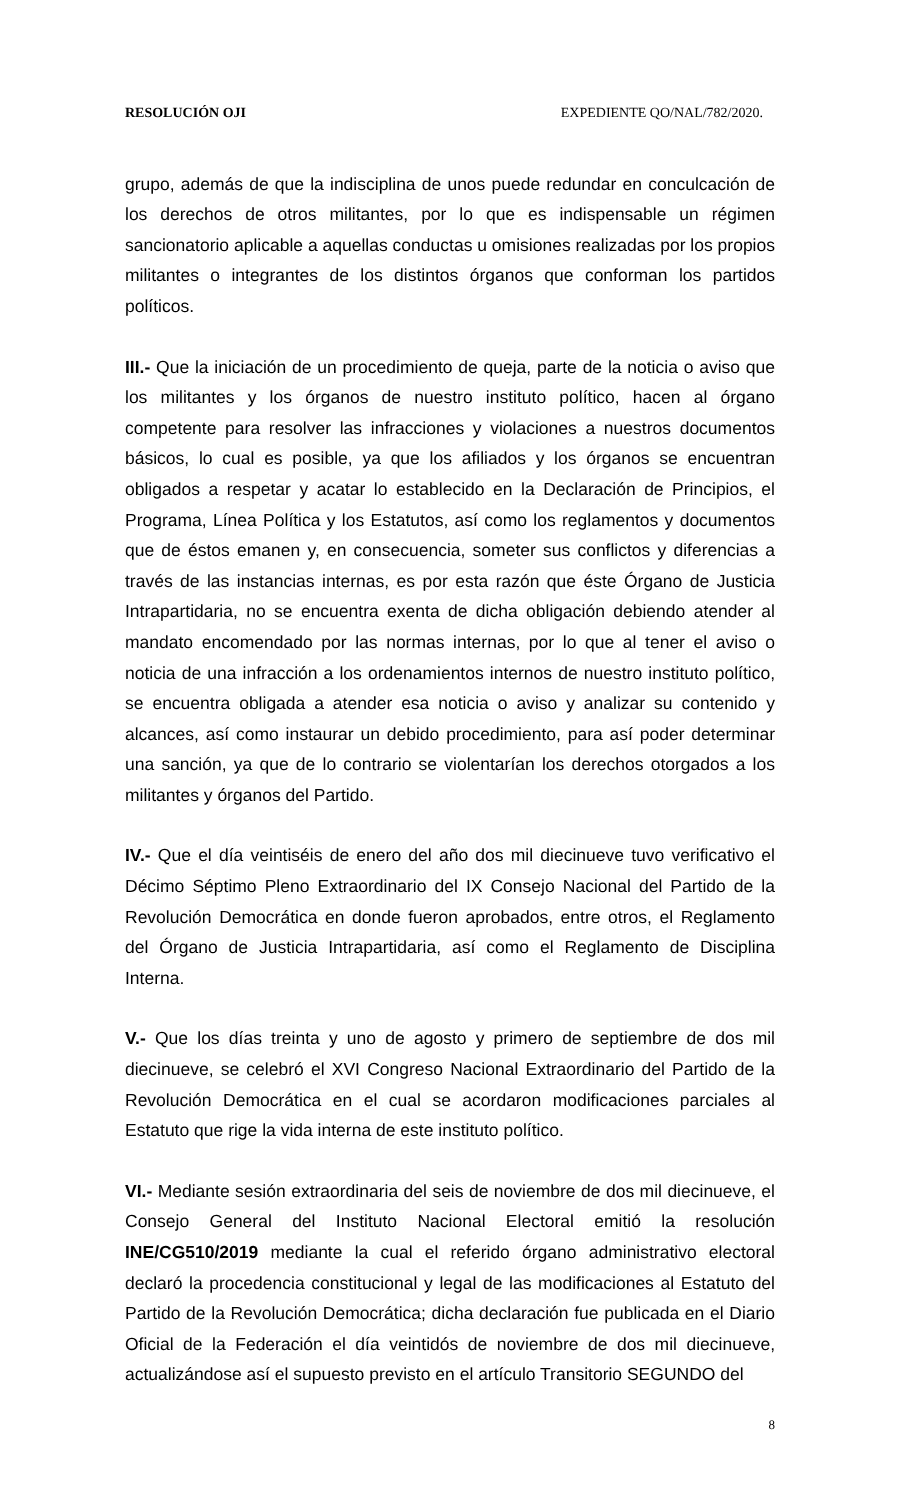RESOLUCIÓN OJI EXPEDIENTE QO/NAL/782/2020.
grupo, además de que la indisciplina de unos puede redundar en conculcación de los derechos de otros militantes, por lo que es indispensable un régimen sancionatorio aplicable a aquellas conductas u omisiones realizadas por los propios militantes o integrantes de los distintos órganos que conforman los partidos políticos.
III.- Que la iniciación de un procedimiento de queja, parte de la noticia o aviso que los militantes y los órganos de nuestro instituto político, hacen al órgano competente para resolver las infracciones y violaciones a nuestros documentos básicos, lo cual es posible, ya que los afiliados y los órganos se encuentran obligados a respetar y acatar lo establecido en la Declaración de Principios, el Programa, Línea Política y los Estatutos, así como los reglamentos y documentos que de éstos emanen y, en consecuencia, someter sus conflictos y diferencias a través de las instancias internas, es por esta razón que éste Órgano de Justicia Intrapartidaria, no se encuentra exenta de dicha obligación debiendo atender al mandato encomendado por las normas internas, por lo que al tener el aviso o noticia de una infracción a los ordenamientos internos de nuestro instituto político, se encuentra obligada a atender esa noticia o aviso y analizar su contenido y alcances, así como instaurar un debido procedimiento, para así poder determinar una sanción, ya que de lo contrario se violentarían los derechos otorgados a los militantes y órganos del Partido.
IV.- Que el día veintiséis de enero del año dos mil diecinueve tuvo verificativo el Décimo Séptimo Pleno Extraordinario del IX Consejo Nacional del Partido de la Revolución Democrática en donde fueron aprobados, entre otros, el Reglamento del Órgano de Justicia Intrapartidaria, así como el Reglamento de Disciplina Interna.
V.- Que los días treinta y uno de agosto y primero de septiembre de dos mil diecinueve, se celebró el XVI Congreso Nacional Extraordinario del Partido de la Revolución Democrática en el cual se acordaron modificaciones parciales al Estatuto que rige la vida interna de este instituto político.
VI.- Mediante sesión extraordinaria del seis de noviembre de dos mil diecinueve, el Consejo General del Instituto Nacional Electoral emitió la resolución INE/CG510/2019 mediante la cual el referido órgano administrativo electoral declaró la procedencia constitucional y legal de las modificaciones al Estatuto del Partido de la Revolución Democrática; dicha declaración fue publicada en el Diario Oficial de la Federación el día veintidós de noviembre de dos mil diecinueve, actualizándose así el supuesto previsto en el artículo Transitorio SEGUNDO del
8